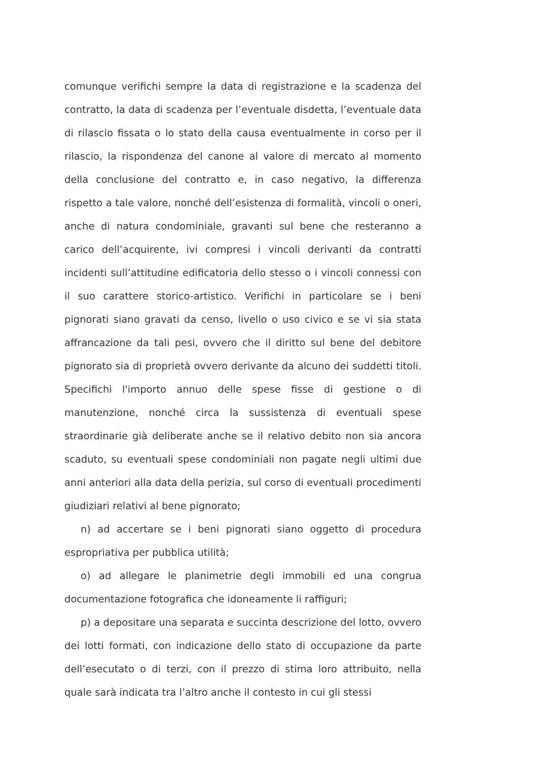comunque verifichi sempre la data di registrazione e la scadenza del contratto, la data di scadenza per l’eventuale disdetta, l’eventuale data di rilascio fissata o lo stato della causa eventualmente in corso per il rilascio, la rispondenza del canone al valore di mercato al momento della conclusione del contratto e, in caso negativo, la differenza rispetto a tale valore, nonché dell’esistenza di formalità, vincoli o oneri, anche di natura condominiale, gravanti sul bene che resteranno a carico dell’acquirente, ivi compresi i vincoli derivanti da contratti incidenti sull’attitudine edificatoria dello stesso o i vincoli connessi con il suo carattere storico-artistico. Verifichi in particolare se i beni pignorati siano gravati da censo, livello o uso civico e se vi sia stata affrancazione da tali pesi, ovvero che il diritto sul bene del debitore pignorato sia di proprietà ovvero derivante da alcuno dei suddetti titoli. Specifichi l'importo annuo delle spese fisse di gestione o di manutenzione, nonché circa la sussistenza di eventuali spese straordinarie già deliberate anche se il relativo debito non sia ancora scaduto, su eventuali spese condominiali non pagate negli ultimi due anni anteriori alla data della perizia, sul corso di eventuali procedimenti giudiziari relativi al bene pignorato;
n) ad accertare se i beni pignorati siano oggetto di procedura espropriativa per pubblica utilità;
o) ad allegare le planimetrie degli immobili ed una congrua documentazione fotografica che idoneamente li raffiguri;
p) a depositare una separata e succinta descrizione del lotto, ovvero dei lotti formati, con indicazione dello stato di occupazione da parte dell’esecutato o di terzi, con il prezzo di stima loro attribuito, nella quale sarà indicata tra l’altro anche il contesto in cui gli stessi